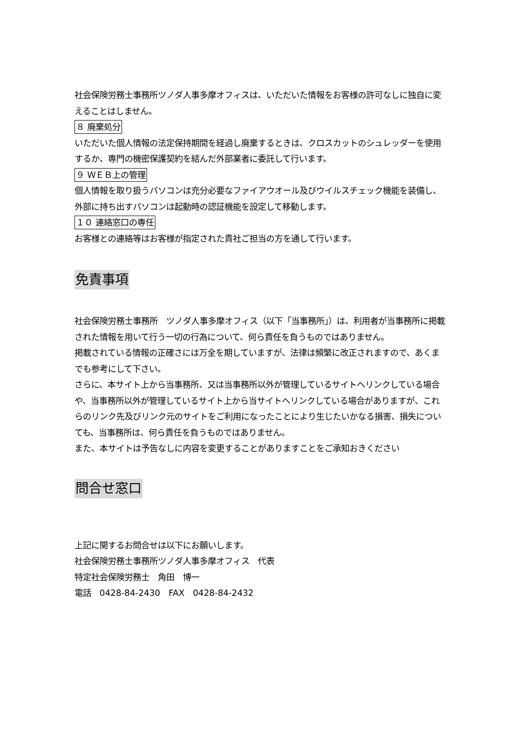社会保険労務士事務所ツノダ人事多摩オフィスは、いただいた情報をお客様の許可なしに独自に変えることはしません。
８ 廃棄処分
いただいた個人情報の法定保持期間を経過し廃棄するときは、クロスカットのシュレッダーを使用するか、専門の機密保護契約を結んだ外部業者に委託して行います。
９ ＷＥＢ上の管理
個人情報を取り扱うパソコンは充分必要なファイアウオール及びウイルスチェック機能を装備し、外部に持ち出すパソコンは起動時の認証機能を設定して移動します。
１０ 連絡窓口の専任
お客様との連絡等はお客様が指定された貴社ご担当の方を通して行います。
免責事項
社会保険労務士事務所　ツノダ人事多摩オフィス（以下「当事務所」）は、利用者が当事務所に掲載された情報を用いて行う一切の行為について、何ら責任を負うものではありません。
掲載されている情報の正確さには万全を期していますが、法律は頻繁に改正されますので、あくまでも参考にして下さい。
さらに、本サイト上から当事務所、又は当事務所以外が管理しているサイトへリンクしている場合や、当事務所以外が管理しているサイト上から当サイトへリンクしている場合がありますが、これらのリンク先及びリンク元のサイトをご利用になったことにより生じたいかなる損害、損失についても、当事務所は、何ら責任を負うものではありません。
また、本サイトは予告なしに内容を変更することがありますことをご承知おきください
問合せ窓口
上記に関するお問合せは以下にお願いします。
社会保険労務士事務所ツノダ人事多摩オフィス　代表
特定社会保険労務士　角田　博一
電話　0428-84-2430　FAX　0428-84-2432